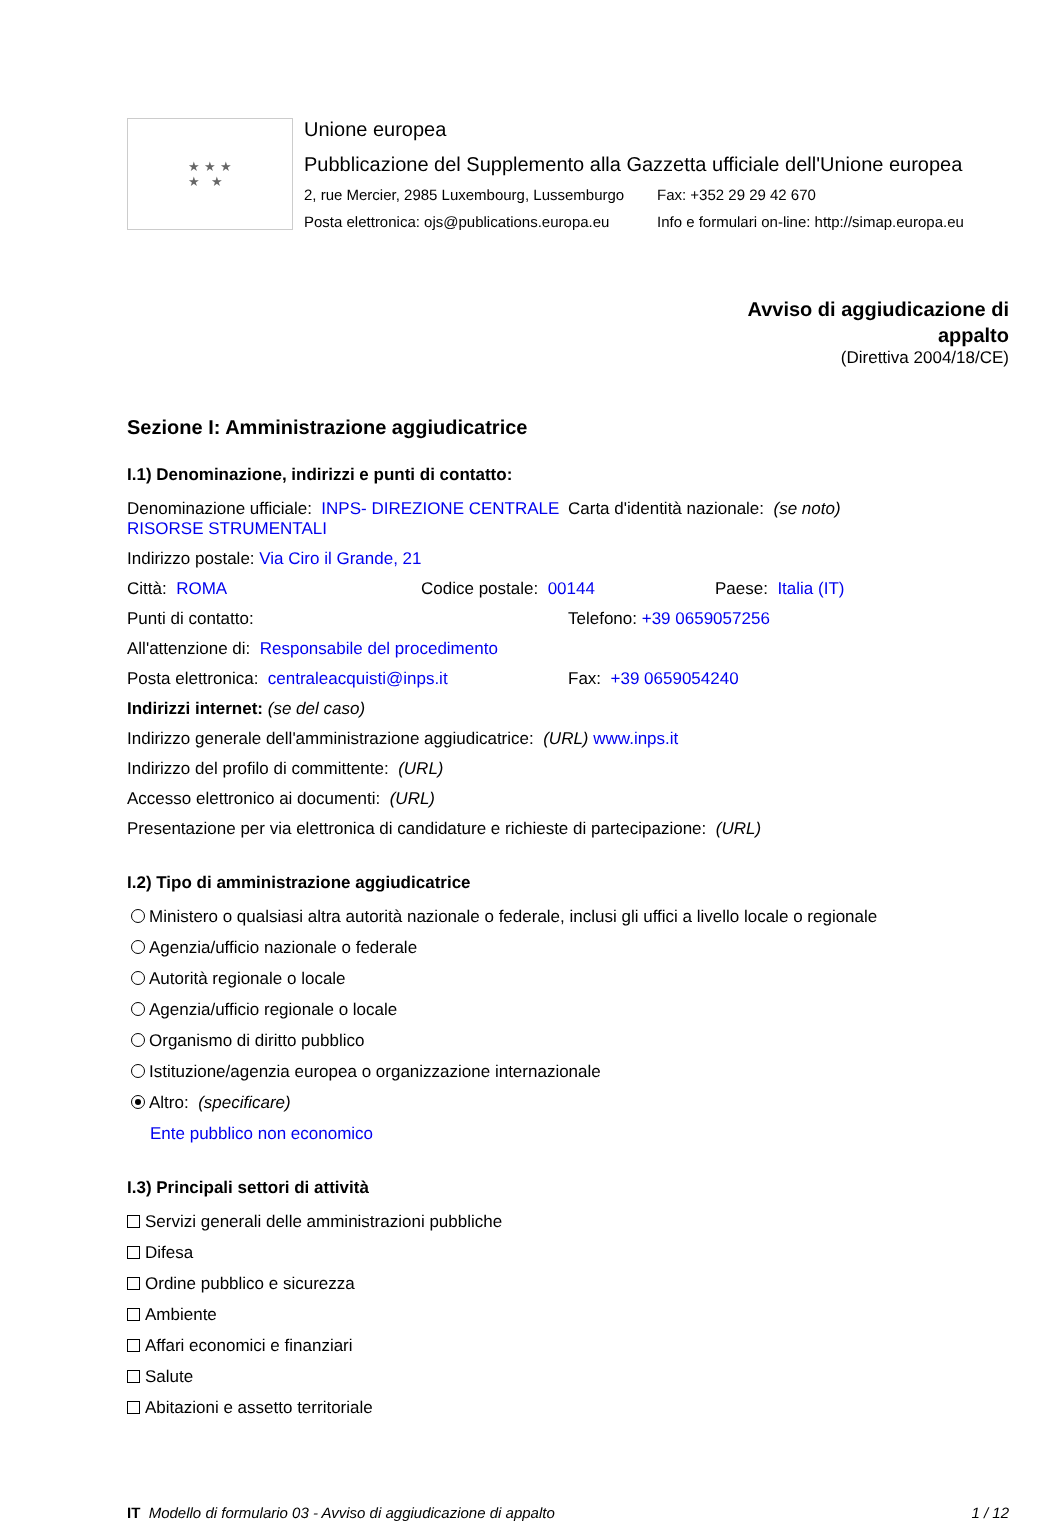★ ★ ★
★ ★
Unione europea
Pubblicazione del Supplemento alla Gazzetta ufficiale dell'Unione europea
2, rue Mercier, 2985 Luxembourg, Lussemburgo Fax: +352 29 29 42 670
Posta elettronica: ojs@publications.europa.eu Info e formulari on-line: http://simap.europa.eu
Avviso di aggiudicazione di
appalto
(Direttiva 2004/18/CE)
Sezione I: Amministrazione aggiudicatrice
I.1) Denominazione, indirizzi e punti di contatto:
Denominazione ufficiale: INPS- DIREZIONE CENTRALE RISORSE STRUMENTALI Carta d'identità nazionale: (se noto)
Indirizzo postale: Via Ciro il Grande, 21
Città: ROMA Codice postale: 00144 Paese: Italia (IT)
Punti di contatto: Telefono: +39 0659057256
All'attenzione di: Responsabile del procedimento
Posta elettronica: centraleacquisti@inps.it Fax: +39 0659054240
Indirizzi internet: (se del caso)
Indirizzo generale dell'amministrazione aggiudicatrice: (URL) www.inps.it
Indirizzo del profilo di committente: (URL)
Accesso elettronico ai documenti: (URL)
Presentazione per via elettronica di candidature e richieste di partecipazione: (URL)
I.2) Tipo di amministrazione aggiudicatrice
Ministero o qualsiasi altra autorità nazionale o federale, inclusi gli uffici a livello locale o regionale
Agenzia/ufficio nazionale o federale
Autorità regionale o locale
Agenzia/ufficio regionale o locale
Organismo di diritto pubblico
Istituzione/agenzia europea o organizzazione internazionale
Altro: (specificare)
Ente pubblico non economico
I.3) Principali settori di attività
Servizi generali delle amministrazioni pubbliche
Difesa
Ordine pubblico e sicurezza
Ambiente
Affari economici e finanziari
Salute
Abitazioni e assetto territoriale
IT Modello di formulario 03 - Avviso di aggiudicazione di appalto 1 / 12